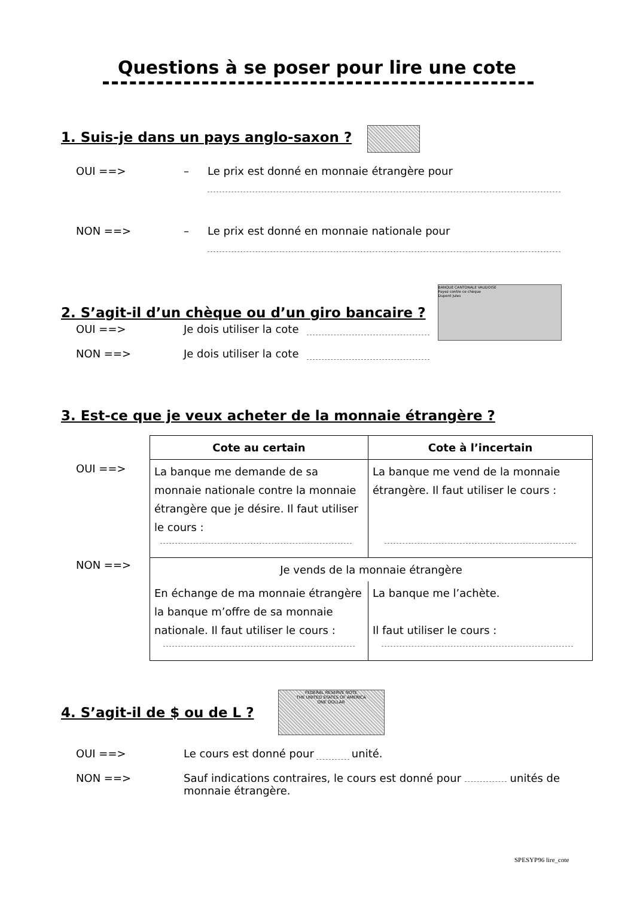Questions à se poser pour lire une cote
1. Suis-je dans un pays anglo-saxon ?
OUI ==> – Le prix est donné en monnaie étrangère pour
NON ==> – Le prix est donné en monnaie nationale pour
2. S’agit-il d’un chèque ou d’un giro bancaire ?
BANQUE CANTONALE VAUDOISE
Payez contre ce chèque
Dupont Jules
OUI ==> Je dois utiliser la cote
NON ==> Je dois utiliser la cote
3. Est-ce que je veux acheter de la monnaie étrangère ?
OUI ==>
NON ==>
| Cote au certain | Cote à l’incertain |
| --- | --- |
| La banque me demande de sa monnaie nationale contre la monnaie étrangère que je désire. Il faut utiliser le cours : | La banque me vend de la monnaie étrangère. Il faut utiliser le cours : |
| Je vends de la monnaie étrangère | |
| En échange de ma monnaie étrangère la banque m’offre de sa monnaie nationale. Il faut utiliser le cours : | La banque me l’achète. Il faut utiliser le cours : |
4. S’agit-il de $ ou de L ?
FEDERAL RESERVE NOTE
THE UNITED STATES OF AMERICA
ONE DOLLAR
OUI ==> Le cours est donné pour unité.
NON ==> Sauf indications contraires, le cours est donné pour unités de monnaie étrangère.
SPESYP96 lire_cote